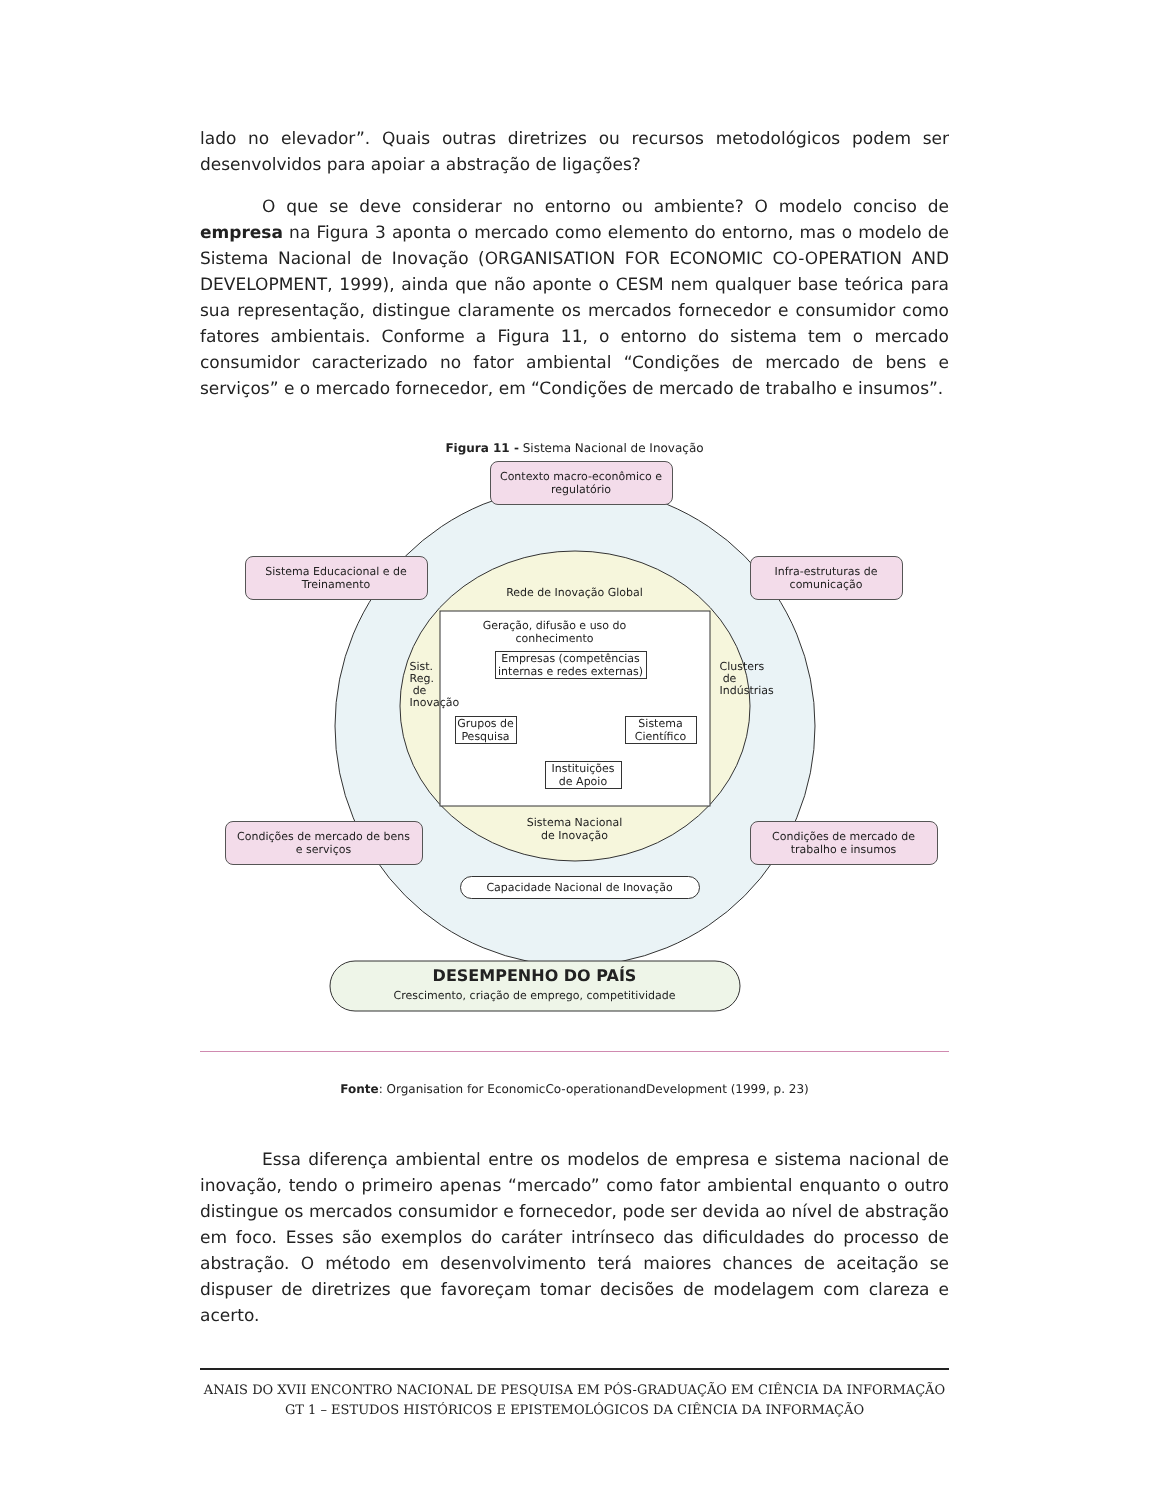lado no elevador”. Quais outras diretrizes ou recursos metodológicos podem ser desenvolvidos para apoiar a abstração de ligações?
O que se deve considerar no entorno ou ambiente? O modelo conciso de empresa na Figura 3 aponta o mercado como elemento do entorno, mas o modelo de Sistema Nacional de Inovação (ORGANISATION FOR ECONOMIC CO-OPERATION AND DEVELOPMENT, 1999), ainda que não aponte o CESM nem qualquer base teórica para sua representação, distingue claramente os mercados fornecedor e consumidor como fatores ambientais. Conforme a Figura 11, o entorno do sistema tem o mercado consumidor caracterizado no fator ambiental “Condições de mercado de bens e serviços” e o mercado fornecedor, em “Condições de mercado de trabalho e insumos”.
Figura 11 - Sistema Nacional de Inovação
Contexto macro-econômico e regulatório
Sistema Educacional e de Treinamento
Infra-estruturas de comunicação
Rede de Inovação Global
Geração, difusão e uso do conhecimento
Sist. Reg. de Inovação
Clusters de Indústrias
Empresas (competências internas e redes externas)
Grupos de Pesquisa
Sistema Científico
Instituições de Apoio
Sistema Nacional de Inovação
Condições de mercado de bens e serviços
Condições de mercado de trabalho e insumos
Capacidade Nacional de Inovação
DESEMPENHO DO PAÍS
Crescimento, criação de emprego, competitividade
Fonte: Organisation for EconomicCo-operationandDevelopment (1999, p. 23)
Essa diferença ambiental entre os modelos de empresa e sistema nacional de inovação, tendo o primeiro apenas “mercado” como fator ambiental enquanto o outro distingue os mercados consumidor e fornecedor, pode ser devida ao nível de abstração em foco. Esses são exemplos do caráter intrínseco das dificuldades do processo de abstração. O método em desenvolvimento terá maiores chances de aceitação se dispuser de diretrizes que favoreçam tomar decisões de modelagem com clareza e acerto.
ANAIS DO XVII ENCONTRO NACIONAL DE PESQUISA EM PÓS-GRADUAÇÃO EM CIÊNCIA DA INFORMAÇÃO
GT 1 – ESTUDOS HISTÓRICOS E EPISTEMOLÓGICOS DA CIÊNCIA DA INFORMAÇÃO